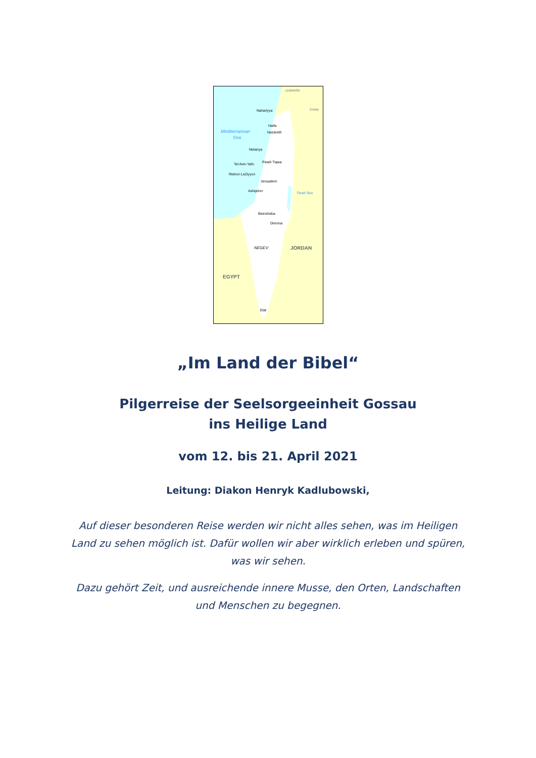Nahariyya
Haifa
Nazareth
Mediterranean
Sea
Netanya
Tel Aviv-Yafo
Petah Tiqwa
Rishon LeZiyyon
Jerusalem
Ashqelon
Dead Sea
Beersheba
Dimona
NEGEV
JORDAN
EGYPT
Elat
LEBANON
SYRIA
„Im Land der Bibel“
Pilgerreise der Seelsorgeeinheit Gossau
ins Heilige Land
vom 12. bis 21. April 2021
Leitung: Diakon Henryk Kadlubowski,
Auf dieser besonderen Reise werden wir nicht alles sehen, was im Heiligen Land zu sehen möglich ist. Dafür wollen wir aber wirklich erleben und spüren, was wir sehen.
Dazu gehört Zeit, und ausreichende innere Musse, den Orten, Landschaften und Menschen zu begegnen.